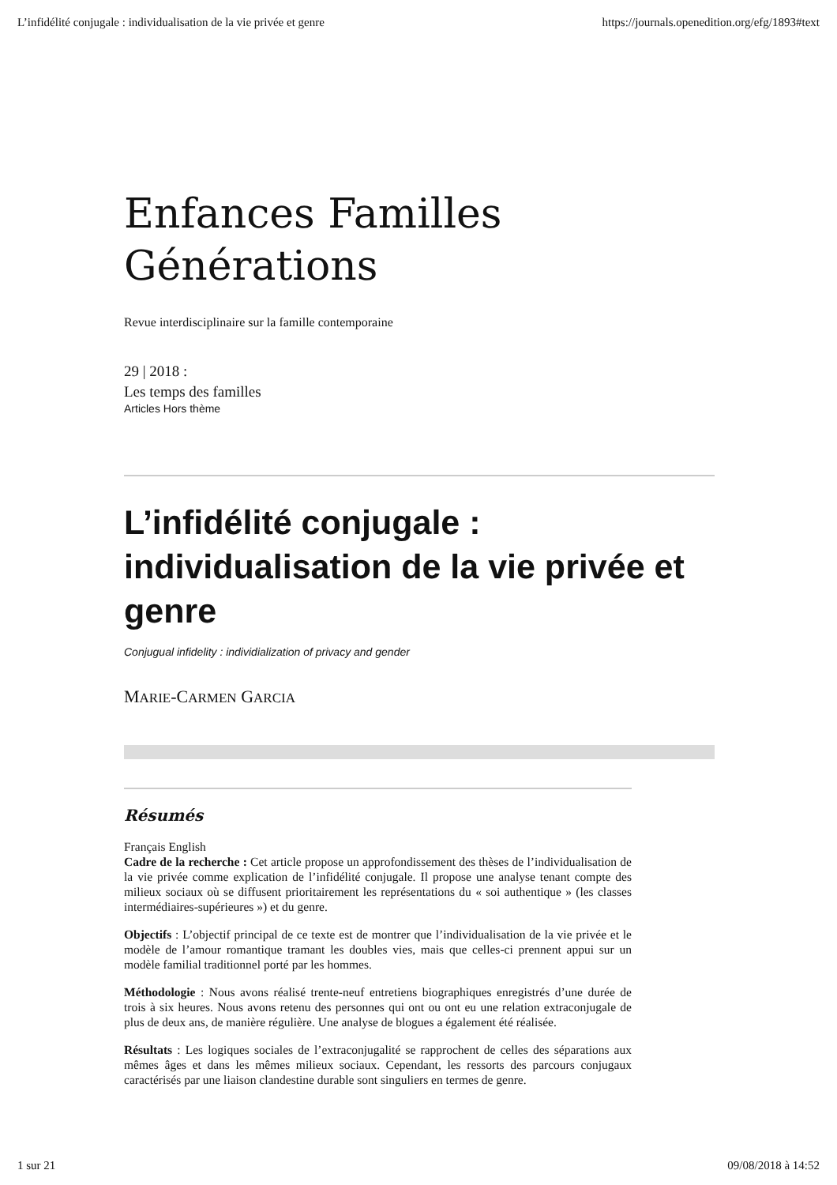L’infidélité conjugale : individualisation de la vie privée et genre https://journals.openedition.org/efg/1893#text
Enfances Familles
Générations
Revue interdisciplinaire sur la famille contemporaine
29 | 2018 :
Les temps des familles
Articles Hors thème
L’infidélité conjugale : individualisation de la vie privée et genre
Conjugual infidelity : individialization of privacy and gender
MARIE-CARMEN GARCIA
Résumés
Français English
Cadre de la recherche : Cet article propose un approfondissement des thèses de l’individualisation de la vie privée comme explication de l’infidélité conjugale. Il propose une analyse tenant compte des milieux sociaux où se diffusent prioritairement les représentations du « soi authentique » (les classes intermédiaires-supérieures ») et du genre.
Objectifs : L’objectif principal de ce texte est de montrer que l’individualisation de la vie privée et le modèle de l’amour romantique tramant les doubles vies, mais que celles-ci prennent appui sur un modèle familial traditionnel porté par les hommes.
Méthodologie : Nous avons réalisé trente-neuf entretiens biographiques enregistrés d’une durée de trois à six heures. Nous avons retenu des personnes qui ont ou ont eu une relation extraconjugale de plus de deux ans, de manière régulière. Une analyse de blogues a également été réalisée.
Résultats : Les logiques sociales de l’extraconjugalité se rapprochent de celles des séparations aux mêmes âges et dans les mêmes milieux sociaux. Cependant, les ressorts des parcours conjugaux caractérisés par une liaison clandestine durable sont singuliers en termes de genre.
1 sur 21 09/08/2018 à 14:52